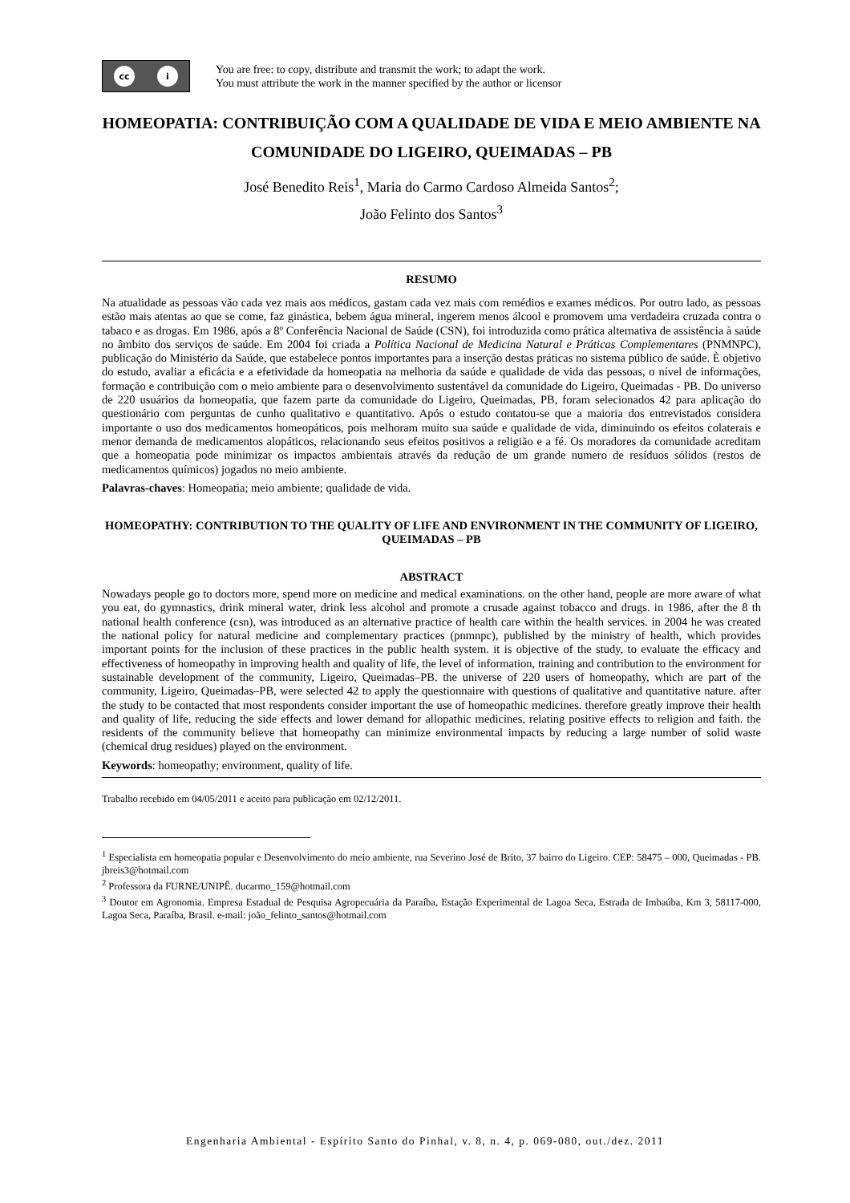cc i
You are free: to copy, distribute and transmit the work; to adapt the work.
You must attribute the work in the manner specified by the author or licensor
HOMEOPATIA: CONTRIBUIÇÃO COM A QUALIDADE DE VIDA E MEIO AMBIENTE NA COMUNIDADE DO LIGEIRO, QUEIMADAS – PB
José Benedito Reis<sup>1</sup>, Maria do Carmo Cardoso Almeida Santos<sup>2</sup>;
João Felinto dos Santos<sup>3</sup>
RESUMO
Na atualidade as pessoas vão cada vez mais aos médicos, gastam cada vez mais com remédios e exames médicos. Por outro lado, as pessoas estão mais atentas ao que se come, faz ginástica, bebem água mineral, ingerem menos álcool e promovem uma verdadeira cruzada contra o tabaco e as drogas. Em 1986, após a 8º Conferência Nacional de Saúde (CSN), foi introduzida como prática alternativa de assistência à saúde no âmbito dos serviços de saúde. Em 2004 foi criada a Política Nacional de Medicina Natural e Práticas Complementares (PNMNPC), publicação do Ministério da Saúde, que estabelece pontos importantes para a inserção destas práticas no sistema público de saúde. È objetivo do estudo, avaliar a eficácia e a efetividade da homeopatia na melhoria da saúde e qualidade de vida das pessoas, o nível de informações, formação e contribuição com o meio ambiente para o desenvolvimento sustentável da comunidade do Ligeiro, Queimadas - PB. Do universo de 220 usuários da homeopatia, que fazem parte da comunidade do Ligeiro, Queimadas, PB, foram selecionados 42 para aplicação do questionário com perguntas de cunho qualitativo e quantitativo. Após o estudo contatou-se que a maioria dos entrevistados considera importante o uso dos medicamentos homeopáticos, pois melhoram muito sua saúde e qualidade de vida, diminuindo os efeitos colaterais e menor demanda de medicamentos alopáticos, relacionando seus efeitos positivos a religião e a fé. Os moradores da comunidade acreditam que a homeopatia pode minimizar os impactos ambientais através da redução de um grande numero de resíduos sólidos (restos de medicamentos químicos) jogados no meio ambiente.
Palavras-chaves: Homeopatia; meio ambiente; qualidade de vida.
HOMEOPATHY: CONTRIBUTION TO THE QUALITY OF LIFE AND ENVIRONMENT IN THE COMMUNITY OF LIGEIRO, QUEIMADAS – PB
ABSTRACT
Nowadays people go to doctors more, spend more on medicine and medical examinations. on the other hand, people are more aware of what you eat, do gymnastics, drink mineral water, drink less alcohol and promote a crusade against tobacco and drugs. in 1986, after the 8 th national health conference (csn), was introduced as an alternative practice of health care within the health services. in 2004 he was created the national policy for natural medicine and complementary practices (pnmnpc), published by the ministry of health, which provides important points for the inclusion of these practices in the public health system. it is objective of the study, to evaluate the efficacy and effectiveness of homeopathy in improving health and quality of life, the level of information, training and contribution to the environment for sustainable development of the community, Ligeiro, Queimadas–PB. the universe of 220 users of homeopathy, which are part of the community, Ligeiro, Queimadas–PB, were selected 42 to apply the questionnaire with questions of qualitative and quantitative nature. after the study to be contacted that most respondents consider important the use of homeopathic medicines. therefore greatly improve their health and quality of life, reducing the side effects and lower demand for allopathic medicines, relating positive effects to religion and faith. the residents of the community believe that homeopathy can minimize environmental impacts by reducing a large number of solid waste (chemical drug residues) played on the environment.
Keywords: homeopathy; environment, quality of life.
Trabalho recebido em 04/05/2011 e aceito para publicação em 02/12/2011.
<sup>1</sup> Especialista em homeopatia popular e Desenvolvimento do meio ambiente, rua Severino José de Brito, 37 bairro do Ligeiro. CEP: 58475 – 000, Queimadas - PB. jbreis3@hotmail.com
<sup>2</sup> Professora da FURNE/UNIPÊ. ducarmo_159@hotmail.com
<sup>3</sup> Doutor em Agronomia. Empresa Estadual de Pesquisa Agropecuária da Paraíba, Estação Experimental de Lagoa Seca, Estrada de Imbaúba, Km 3, 58117-000, Lagoa Seca, Paraíba, Brasil. e-mail: joão_felinto_santos@hotmail.com
Engenharia Ambiental - Espírito Santo do Pinhal, v. 8, n. 4, p. 069-080, out./dez. 2011